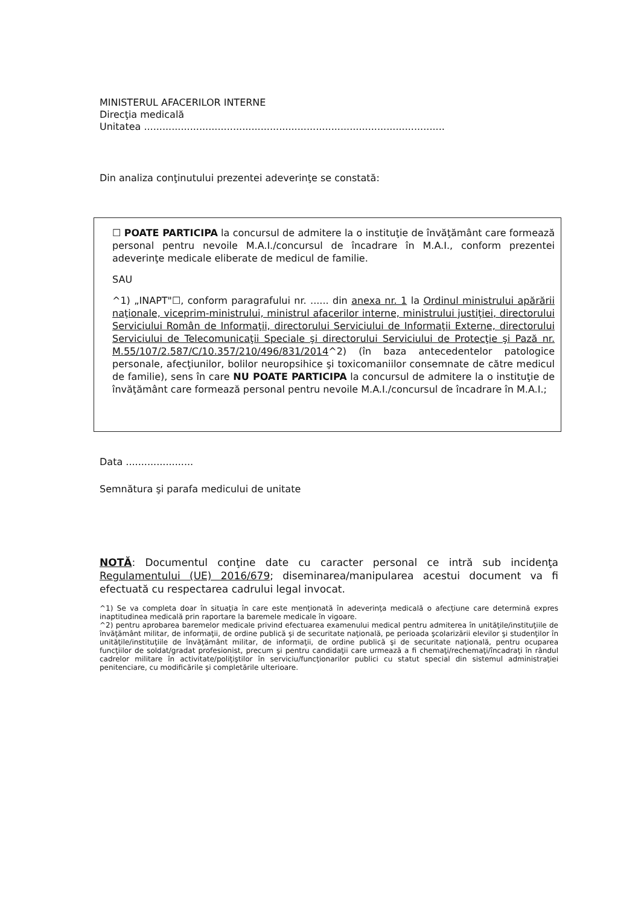MINISTERUL AFACERILOR INTERNE
Direcţia medicală
Unitatea ..................................................................................................
Din analiza conţinutului prezentei adeverinţe se constată:
☐ POATE PARTICIPA la concursul de admitere la o instituţie de învăţământ care formează personal pentru nevoile M.A.I./concursul de încadrare în M.A.I., conform prezentei adeverinţe medicale eliberate de medicul de familie.
SAU
^1) „INAPT"☐, conform paragrafului nr. ...... din anexa nr. 1 la Ordinul ministrului apărării naţionale, viceprim-ministrului, ministrul afacerilor interne, ministrului justiţiei, directorului Serviciului Român de Informaţii, directorului Serviciului de Informaţii Externe, directorului Serviciului de Telecomunicaţii Speciale şi directorului Serviciului de Protecţie şi Pază nr. M.55/107/2.587/C/10.357/210/496/831/2014^2) (în baza antecedentelor patologice personale, afecţiunilor, bolilor neuropsihice şi toxicomaniilor consemnate de către medicul de familie), sens în care NU POATE PARTICIPA la concursul de admitere la o instituţie de învăţământ care formează personal pentru nevoile M.A.I./concursul de încadrare în M.A.I.;
Data ......................
Semnătura şi parafa medicului de unitate
NOTĂ: Documentul conţine date cu caracter personal ce intră sub incidenţa Regulamentului (UE) 2016/679; diseminarea/manipularea acestui document va fi efectuată cu respectarea cadrului legal invocat.
^1) Se va completa doar în situaţia în care este menţionată în adeverinţa medicală o afecţiune care determină expres inaptitudinea medicală prin raportare la baremele medicale în vigoare.
^2) pentru aprobarea baremelor medicale privind efectuarea examenului medical pentru admiterea în unităţile/instituţiile de învăţământ militar, de informaţii, de ordine publică şi de securitate naţională, pe perioada şcolarizării elevilor şi studenţilor în unităţile/instituţiile de învăţământ militar, de informaţii, de ordine publică şi de securitate naţională, pentru ocuparea funcţiilor de soldat/gradat profesionist, precum şi pentru candidaţii care urmează a fi chemaţi/rechemaţi/încadraţi în rândul cadrelor militare în activitate/poliţiştilor în serviciu/funcţionarilor publici cu statut special din sistemul administraţiei penitenciare, cu modificările şi completările ulterioare.